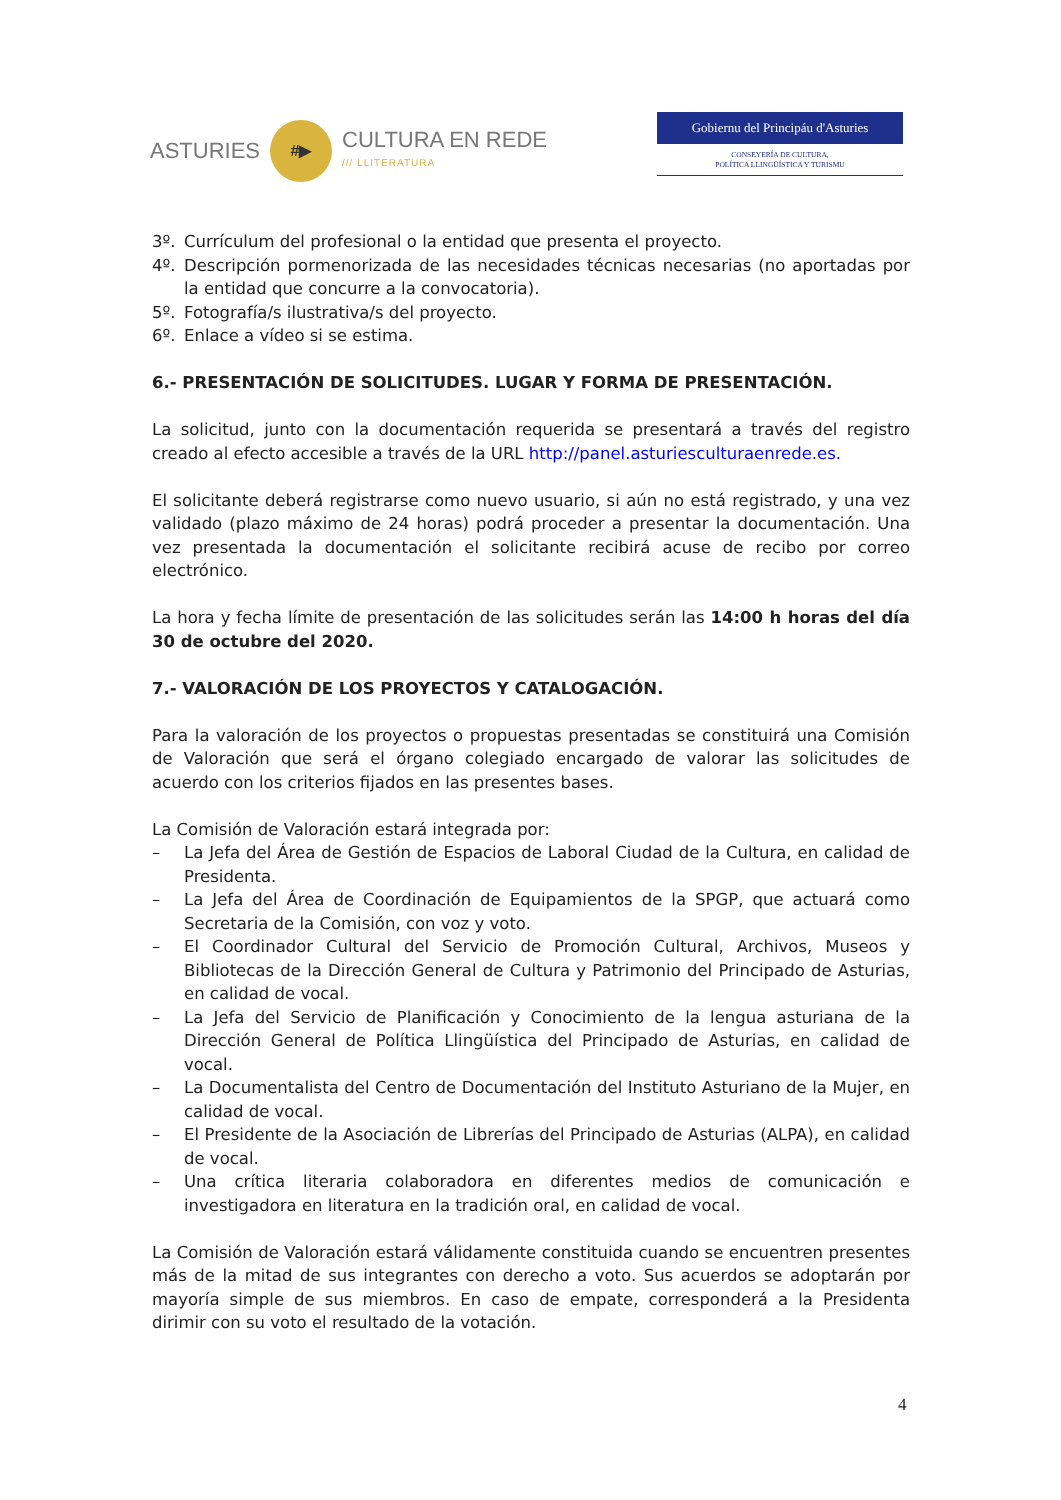ASTURIES
#▶
CULTURA EN REDE
/// LLITERATURA
Gobiernu del Principáu d'Asturies
CONSEYERÍA DE CULTURA,
POLÍTICA LLINGÜÍSTICA Y TURISMU
3º. Currículum del profesional o la entidad que presenta el proyecto.
4º. Descripción pormenorizada de las necesidades técnicas necesarias (no aportadas por la entidad que concurre a la convocatoria).
5º. Fotografía/s ilustrativa/s del proyecto.
6º. Enlace a vídeo si se estima.
6.- PRESENTACIÓN DE SOLICITUDES. LUGAR Y FORMA DE PRESENTACIÓN.
La solicitud, junto con la documentación requerida se presentará a través del registro creado al efecto accesible a través de la URL http://panel.asturiesculturaenrede.es.
El solicitante deberá registrarse como nuevo usuario, si aún no está registrado, y una vez validado (plazo máximo de 24 horas) podrá proceder a presentar la documentación. Una vez presentada la documentación el solicitante recibirá acuse de recibo por correo electrónico.
La hora y fecha límite de presentación de las solicitudes serán las 14:00 h horas del día 30 de octubre del 2020.
7.- VALORACIÓN DE LOS PROYECTOS Y CATALOGACIÓN.
Para la valoración de los proyectos o propuestas presentadas se constituirá una Comisión de Valoración que será el órgano colegiado encargado de valorar las solicitudes de acuerdo con los criterios fijados en las presentes bases.
La Comisión de Valoración estará integrada por:
– La Jefa del Área de Gestión de Espacios de Laboral Ciudad de la Cultura, en calidad de Presidenta.
– La Jefa del Área de Coordinación de Equipamientos de la SPGP, que actuará como Secretaria de la Comisión, con voz y voto.
– El Coordinador Cultural del Servicio de Promoción Cultural, Archivos, Museos y Bibliotecas de la Dirección General de Cultura y Patrimonio del Principado de Asturias, en calidad de vocal.
– La Jefa del Servicio de Planificación y Conocimiento de la lengua asturiana de la Dirección General de Política Llingüística del Principado de Asturias, en calidad de vocal.
– La Documentalista del Centro de Documentación del Instituto Asturiano de la Mujer, en calidad de vocal.
– El Presidente de la Asociación de Librerías del Principado de Asturias (ALPA), en calidad de vocal.
– Una crítica literaria colaboradora en diferentes medios de comunicación e investigadora en literatura en la tradición oral, en calidad de vocal.
La Comisión de Valoración estará válidamente constituida cuando se encuentren presentes más de la mitad de sus integrantes con derecho a voto. Sus acuerdos se adoptarán por mayoría simple de sus miembros. En caso de empate, corresponderá a la Presidenta dirimir con su voto el resultado de la votación.
4